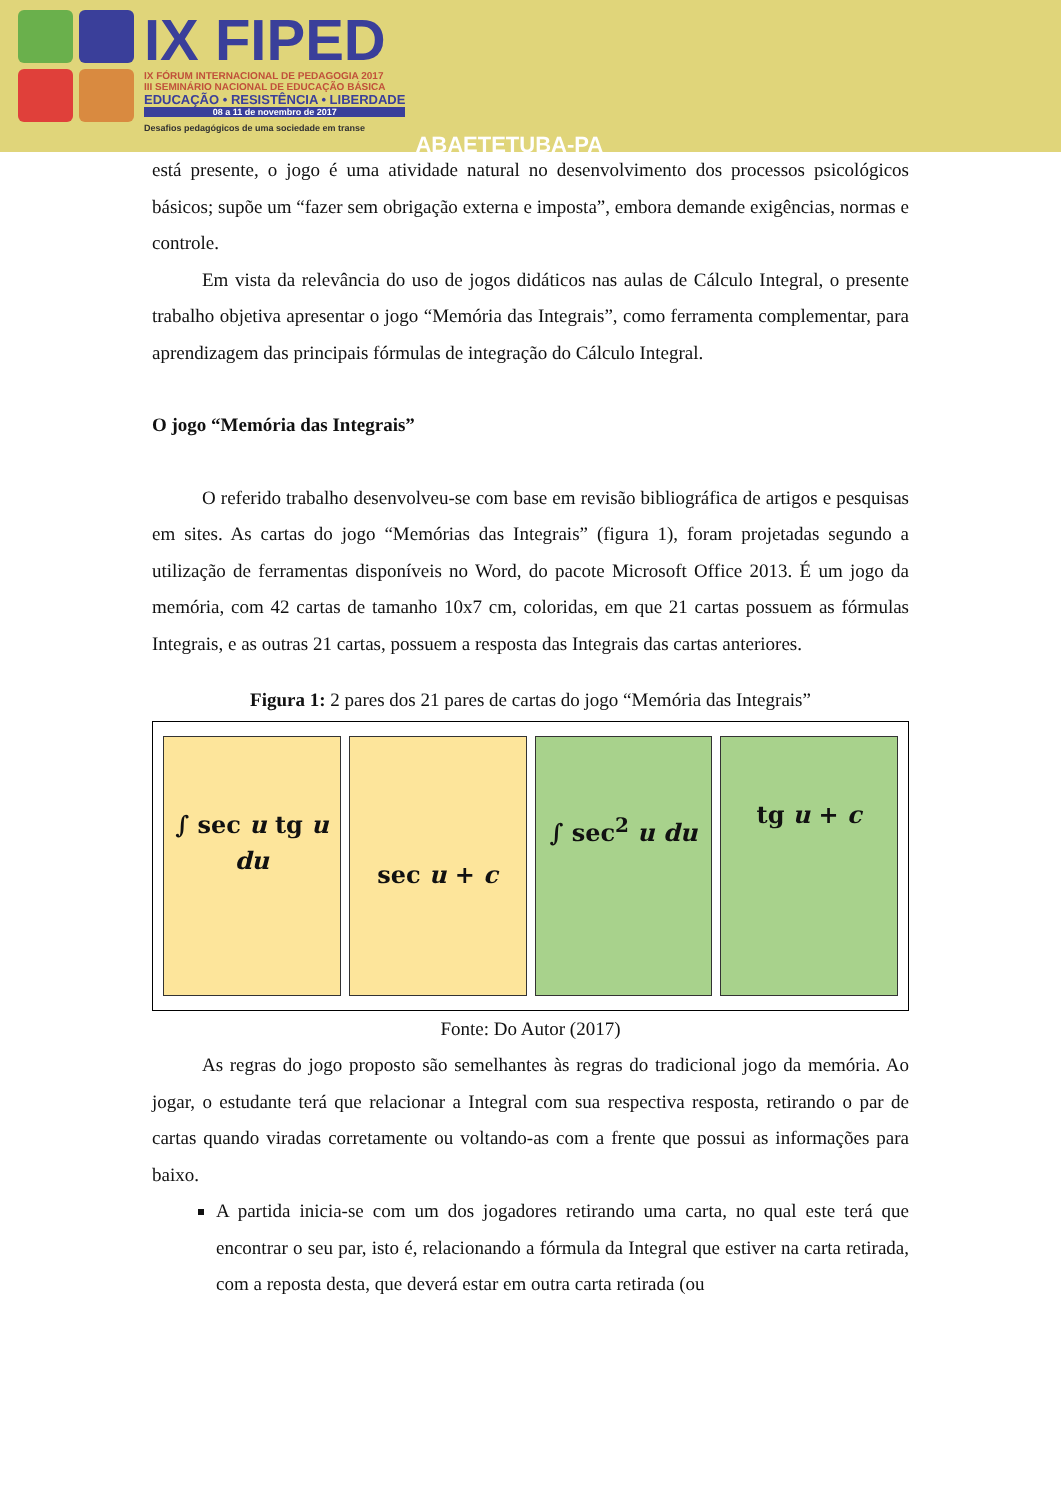IX FIPED
IX FÓRUM INTERNACIONAL DE PEDAGOGIA 2017
III SEMINÁRIO NACIONAL DE EDUCAÇÃO BÁSICA
EDUCAÇÃO • RESISTÊNCIA • LIBERDADE
08 a 11 de novembro de 2017
Desafios pedagógicos de uma sociedade em transe
ABAETETUBA-PA
está presente, o jogo é uma atividade natural no desenvolvimento dos processos psicológicos básicos; supõe um “fazer sem obrigação externa e imposta”, embora demande exigências, normas e controle.
Em vista da relevância do uso de jogos didáticos nas aulas de Cálculo Integral, o presente trabalho objetiva apresentar o jogo “Memória das Integrais”, como ferramenta complementar, para aprendizagem das principais fórmulas de integração do Cálculo Integral.
O jogo “Memória das Integrais”
O referido trabalho desenvolveu-se com base em revisão bibliográfica de artigos e pesquisas em sites. As cartas do jogo “Memórias das Integrais” (figura 1), foram projetadas segundo a utilização de ferramentas disponíveis no Word, do pacote Microsoft Office 2013. É um jogo da memória, com 42 cartas de tamanho 10x7 cm, coloridas, em que 21 cartas possuem as fórmulas Integrais, e as outras 21 cartas, possuem a resposta das Integrais das cartas anteriores.
Figura 1: 2 pares dos 21 pares de cartas do jogo “Memória das Integrais”
∫ sec u tg u du
sec u + c
∫ sec<sup>2</sup> u du
tg u + c
Fonte: Do Autor (2017)
As regras do jogo proposto são semelhantes às regras do tradicional jogo da memória. Ao jogar, o estudante terá que relacionar a Integral com sua respectiva resposta, retirando o par de cartas quando viradas corretamente ou voltando-as com a frente que possui as informações para baixo.
A partida inicia-se com um dos jogadores retirando uma carta, no qual este terá que encontrar o seu par, isto é, relacionando a fórmula da Integral que estiver na carta retirada, com a reposta desta, que deverá estar em outra carta retirada (ou